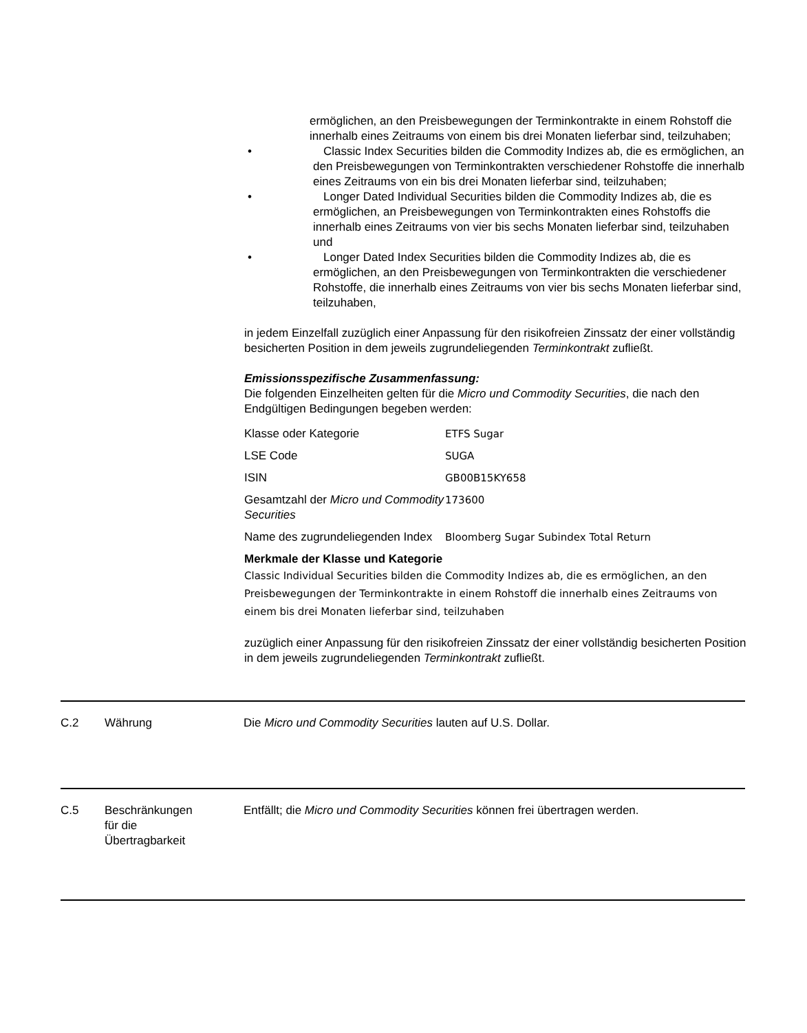ermöglichen, an den Preisbewegungen der Terminkontrakte in einem Rohstoff die innerhalb eines Zeitraums von einem bis drei Monaten lieferbar sind, teilzuhaben;
• Classic Index Securities bilden die Commodity Indizes ab, die es ermöglichen, an den Preisbewegungen von Terminkontrakten verschiedener Rohstoffe die innerhalb eines Zeitraums von ein bis drei Monaten lieferbar sind, teilzuhaben;
• Longer Dated Individual Securities bilden die Commodity Indizes ab, die es ermöglichen, an Preisbewegungen von Terminkontrakten eines Rohstoffs die innerhalb eines Zeitraums von vier bis sechs Monaten lieferbar sind, teilzuhaben und
• Longer Dated Index Securities bilden die Commodity Indizes ab, die es ermöglichen, an den Preisbewegungen von Terminkontrakten die verschiedener Rohstoffe, die innerhalb eines Zeitraums von vier bis sechs Monaten lieferbar sind, teilzuhaben,
in jedem Einzelfall zuzüglich einer Anpassung für den risikofreien Zinssatz der einer vollständig besicherten Position in dem jeweils zugrundeliegenden Terminkontrakt zufließt.
Emissionsspezifische Zusammenfassung:
Die folgenden Einzelheiten gelten für die Micro und Commodity Securities, die nach den Endgültigen Bedingungen begeben werden:
| Klasse oder Kategorie | ETFS Sugar |
| LSE Code | SUGA |
| ISIN | GB00B15KY658 |
| Gesamtzahl der Micro und Commodity Securities | 173600 |
| Name des zugrundeliegenden Index | Bloomberg Sugar Subindex Total Return |
Merkmale der Klasse und Kategorie
Classic Individual Securities bilden die Commodity Indizes ab, die es ermöglichen, an den Preisbewegungen der Terminkontrakte in einem Rohstoff die innerhalb eines Zeitraums von einem bis drei Monaten lieferbar sind, teilzuhaben
zuzüglich einer Anpassung für den risikofreien Zinssatz der einer vollständig besicherten Position in dem jeweils zugrundeliegenden Terminkontrakt zufließt.
C.2 Währung Die Micro und Commodity Securities lauten auf U.S. Dollar.
C.5 Beschränkungen
für die
Übertragbarkeit
Entfällt; die Micro und Commodity Securities können frei übertragen werden.